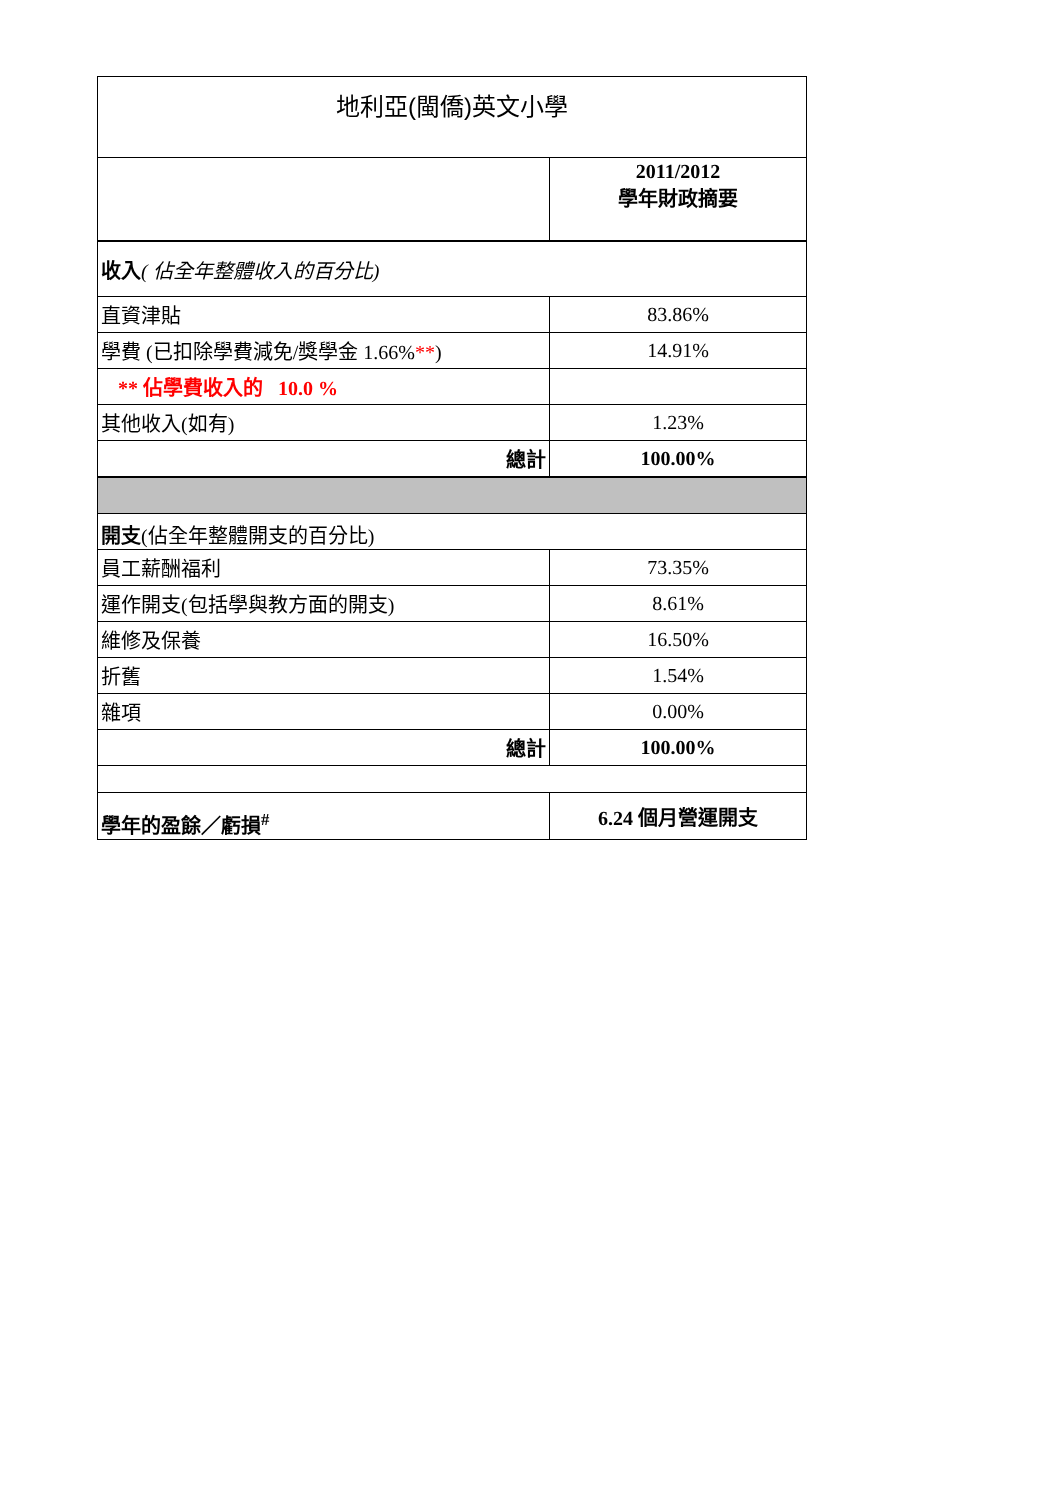| 地利亞(閩僑)英文小學 | |
| | 2011/2012 學年財政摘要 |
| 收入 ( 佔全年整體收入的百分比) | |
| 直資津貼 | 83.86% |
| 學費 (已扣除學費減免/獎學金 1.66% ** ) | 14.91% |
| ** 佔學費收入的 10.0 % | |
| 其他收入(如有) | 1.23% |
| 總計 | 100.00% |
| 開支 (佔全年整體開支的百分比) | |
| 員工薪酬福利 | 73.35% |
| 運作開支(包括學與教方面的開支) | 8.61% |
| 維修及保養 | 16.50% |
| 折舊 | 1.54% |
| 雜項 | 0.00% |
| 總計 | 100.00% |
| 學年的盈餘／虧損<sup>#</sup> | 6.24 個月營運開支 |